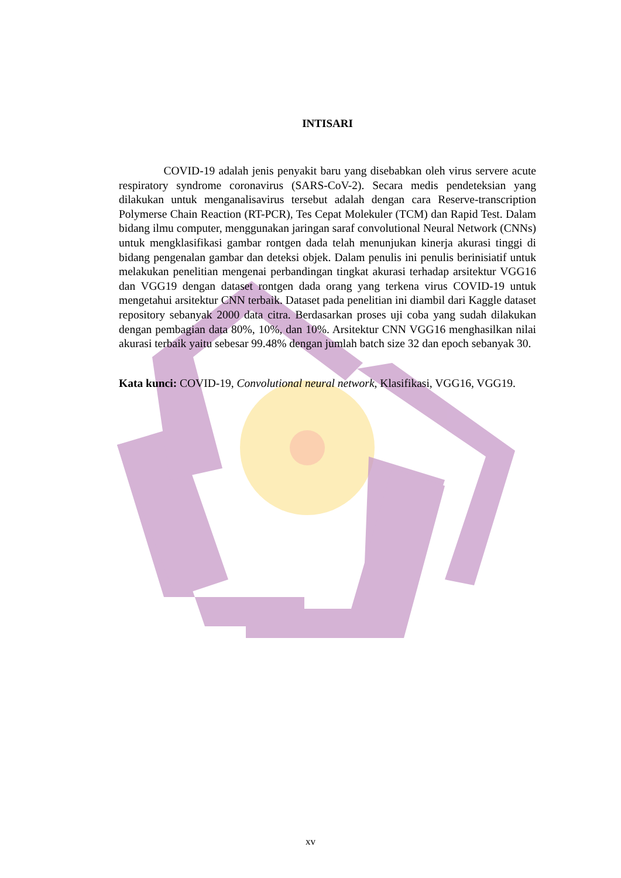INTISARI
COVID-19 adalah jenis penyakit baru yang disebabkan oleh virus servere acute respiratory syndrome coronavirus (SARS-CoV-2). Secara medis pendeteksian yang dilakukan untuk menganalisavirus tersebut adalah dengan cara Reserve-transcription Polymerse Chain Reaction (RT-PCR), Tes Cepat Molekuler (TCM) dan Rapid Test. Dalam bidang ilmu computer, menggunakan jaringan saraf convolutional Neural Network (CNNs) untuk mengklasifikasi gambar rontgen dada telah menunjukan kinerja akurasi tinggi di bidang pengenalan gambar dan deteksi objek. Dalam penulis ini penulis berinisiatif untuk melakukan penelitian mengenai perbandingan tingkat akurasi terhadap arsitektur VGG16 dan VGG19 dengan dataset rontgen dada orang yang terkena virus COVID-19 untuk mengetahui arsitektur CNN terbaik. Dataset pada penelitian ini diambil dari Kaggle dataset repository sebanyak 2000 data citra. Berdasarkan proses uji coba yang sudah dilakukan dengan pembagian data 80%, 10%, dan 10%. Arsitektur CNN VGG16 menghasilkan nilai akurasi terbaik yaitu sebesar 99.48% dengan jumlah batch size 32 dan epoch sebanyak 30.
Kata kunci: COVID-19, Convolutional neural network, Klasifikasi, VGG16, VGG19.
xv